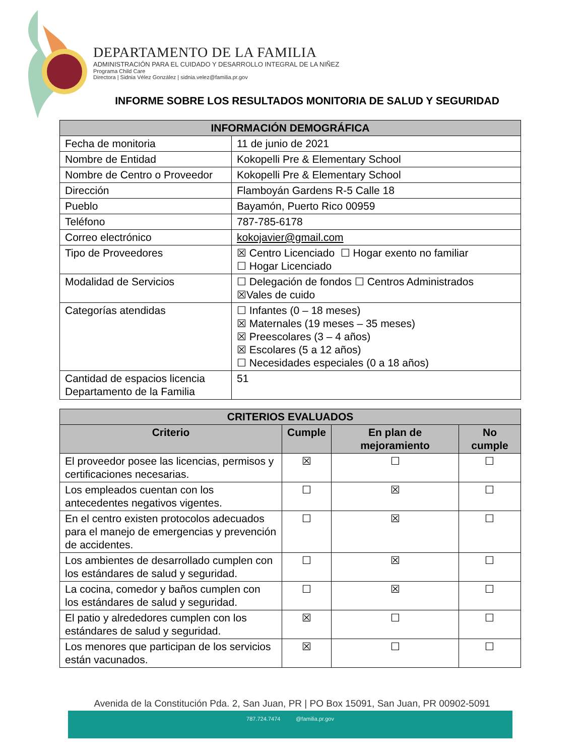DEPARTAMENTO DE LA FAMILIA
ADMINISTRACIÓN PARA EL CUIDADO Y DESARROLLO INTEGRAL DE LA NIÑEZ
Programa Child Care
Directora | Sidnia Vélez González | sidnia.velez@familia.pr.gov
INFORME SOBRE LOS RESULTADOS MONITORIA DE SALUD Y SEGURIDAD
| INFORMACIÓN DEMOGRÁFICA | |
| --- | --- |
| Fecha de monitoria | 11 de junio de 2021 |
| Nombre de Entidad | Kokopelli Pre & Elementary School |
| Nombre de Centro o Proveedor | Kokopelli Pre & Elementary School |
| Dirección | Flamboyán Gardens R-5 Calle 18 |
| Pueblo | Bayamón, Puerto Rico 00959 |
| Teléfono | 787-785-6178 |
| Correo electrónico | kokojavier@gmail.com |
| Tipo de Proveedores | ☒ Centro Licenciado ☐ Hogar exento no familiar ☐ Hogar Licenciado |
| Modalidad de Servicios | ☐ Delegación de fondos ☐ Centros Administrados ☒Vales de cuido |
| Categorías atendidas | ☐ Infantes (0 – 18 meses) ☒ Maternales (19 meses – 35 meses) ☒ Preescolares (3 – 4 años) ☒ Escolares (5 a 12 años) ☐ Necesidades especiales (0 a 18 años) |
| Cantidad de espacios licencia Departamento de la Familia | 51 |
| CRITERIOS EVALUADOS | | | |
| --- | --- | --- | --- |
| Criterio | Cumple | En plan de mejoramiento | No cumple |
| El proveedor posee las licencias, permisos y certificaciones necesarias. | ☒ | ☐ | ☐ |
| Los empleados cuentan con los antecedentes negativos vigentes. | ☐ | ☒ | ☐ |
| En el centro existen protocolos adecuados para el manejo de emergencias y prevención de accidentes. | ☐ | ☒ | ☐ |
| Los ambientes de desarrollado cumplen con los estándares de salud y seguridad. | ☐ | ☒ | ☐ |
| La cocina, comedor y baños cumplen con los estándares de salud y seguridad. | ☐ | ☒ | ☐ |
| El patio y alrededores cumplen con los estándares de salud y seguridad. | ☒ | ☐ | ☐ |
| Los menores que participan de los servicios están vacunados. | ☒ | ☐ | ☐ |
Avenida de la Constitución Pda. 2, San Juan, PR | PO Box 15091, San Juan, PR 00902-5091
787.724.7474 @familia.pr.gov